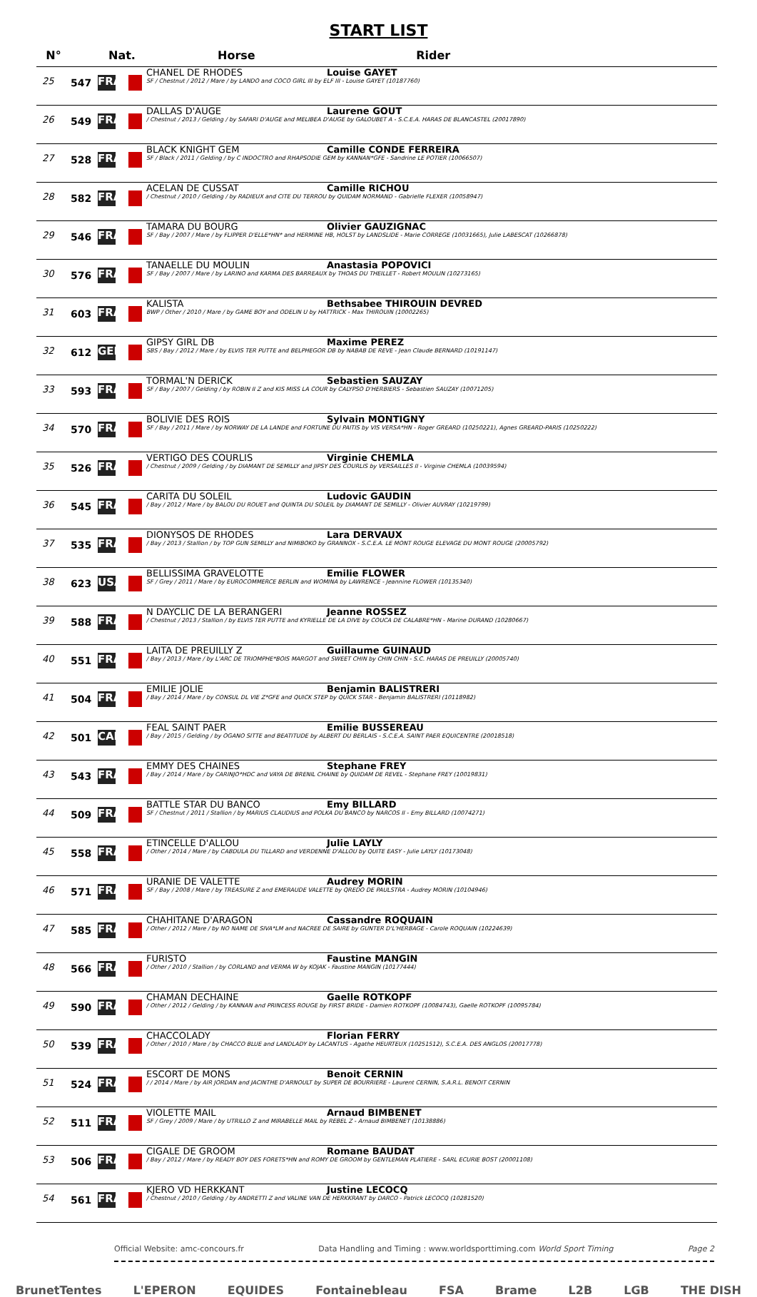START LIST
| N° | | Nat. | Horse Rider |
| --- | --- | --- | --- |
| 25 | 547 | FRA | CHANEL DE RHODES Louise GAYET SF / Chestnut / 2012 / Mare / by LANDO and COCO GIRL III by ELF III - Louise GAYET (10187760) |
| 26 | 549 | FRA | DALLAS D'AUGE Laurene GOUT / Chestnut / 2013 / Gelding / by SAFARI D'AUGE and MELIBEA D'AUGE by GALOUBET A - S.C.E.A. HARAS DE BLANCASTEL (20017890) |
| 27 | 528 | FRA | BLACK KNIGHT GEM Camille CONDE FERREIRA SF / Black / 2011 / Gelding / by C INDOCTRO and RHAPSODIE GEM by KANNAN*GFE - Sandrine LE POTIER (10066507) |
| 28 | 582 | FRA | ACELAN DE CUSSAT Camille RICHOU / Chestnut / 2010 / Gelding / by RADIEUX and CITE DU TERROU by QUIDAM NORMAND - Gabrielle FLEXER (10058947) |
| 29 | 546 | FRA | TAMARA DU BOURG Olivier GAUZIGNAC SF / Bay / 2007 / Mare / by FLIPPER D'ELLE*HN* and HERMINE HB, HOLST by LANDSLIDE - Marie CORREGE (10031665), Julie LABESCAT (10266878) |
| 30 | 576 | FRA | TANAELLE DU MOULIN Anastasia POPOVICI SF / Bay / 2007 / Mare / by LARINO and KARMA DES BARREAUX by THOAS DU THEILLET - Robert MOULIN (10273165) |
| 31 | 603 | FRA | KALISTA Bethsabee THIROUIN DEVRED BWP / Other / 2010 / Mare / by GAME BOY and ODELIN U by HATTRICK - Max THIROUIN (10002265) |
| 32 | 612 | GER | GIPSY GIRL DB Maxime PEREZ SBS / Bay / 2012 / Mare / by ELVIS TER PUTTE and BELPHEGOR DB by NABAB DE REVE - Jean Claude BERNARD (10191147) |
| 33 | 593 | FRA | TORMAL'N DERICK Sebastien SAUZAY SF / Bay / 2007 / Gelding / by ROBIN II Z and KIS MISS LA COUR by CALYPSO D'HERBIERS - Sebastien SAUZAY (10071205) |
| 34 | 570 | FRA | BOLIVIE DES ROIS Sylvain MONTIGNY SF / Bay / 2011 / Mare / by NORWAY DE LA LANDE and FORTUNE DU PAITIS by VIS VERSA*HN - Roger GREARD (10250221), Agnes GREARD-PARIS (10250222) |
| 35 | 526 | FRA | VERTIGO DES COURLIS Virginie CHEMLA / Chestnut / 2009 / Gelding / by DIAMANT DE SEMILLY and JIPSY DES COURLIS by VERSAILLES II - Virginie CHEMLA (10039594) |
| 36 | 545 | FRA | CARITA DU SOLEIL Ludovic GAUDIN / Bay / 2012 / Mare / by BALOU DU ROUET and QUINTA DU SOLEIL by DIAMANT DE SEMILLY - Olivier AUVRAY (10219799) |
| 37 | 535 | FRA | DIONYSOS DE RHODES Lara DERVAUX / Bay / 2013 / Stallion / by TOP GUN SEMILLY and NIMIBOKO by GRANNOX - S.C.E.A. LE MONT ROUGE ELEVAGE DU MONT ROUGE (20005792) |
| 38 | 623 | USA | BELLISSIMA GRAVELOTTE Emilie FLOWER SF / Grey / 2011 / Mare / by EUROCOMMERCE BERLIN and WOMINA by LAWRENCE - Jeannine FLOWER (10135340) |
| 39 | 588 | FRA | N DAYCLIC DE LA BERANGERI Jeanne ROSSEZ / Chestnut / 2013 / Stallion / by ELVIS TER PUTTE and KYRIELLE DE LA DIVE by COUCA DE CALABRE*HN - Marine DURAND (10280667) |
| 40 | 551 | FRA | LAITA DE PREUILLY Z Guillaume GUINAUD / Bay / 2013 / Mare / by L'ARC DE TRIOMPHE*BOIS MARGOT and SWEET CHIN by CHIN CHIN - S.C. HARAS DE PREUILLY (20005740) |
| 41 | 504 | FRA | EMILIE JOLIE Benjamin BALISTRERI / Bay / 2014 / Mare / by CONSUL DL VIE Z*GFE and QUICK STEP by QUICK STAR - Benjamin BALISTRERI (10118982) |
| 42 | 501 | CAN | FEAL SAINT PAER Emilie BUSSEREAU / Bay / 2015 / Gelding / by OGANO SITTE and BEATITUDE by ALBERT DU BERLAIS - S.C.E.A. SAINT PAER EQUICENTRE (20018518) |
| 43 | 543 | FRA | EMMY DES CHAINES Stephane FREY / Bay / 2014 / Mare / by CARINJO*HDC and VAYA DE BRENIL CHAINE by QUIDAM DE REVEL - Stephane FREY (10019831) |
| 44 | 509 | FRA | BATTLE STAR DU BANCO Emy BILLARD SF / Chestnut / 2011 / Stallion / by MARIUS CLAUDIUS and POLKA DU BANCO by NARCOS II - Emy BILLARD (10074271) |
| 45 | 558 | FRA | ETINCELLE D'ALLOU Julie LAYLY / Other / 2014 / Mare / by CABDULA DU TILLARD and VERDENNE D'ALLOU by QUITE EASY - Julie LAYLY (10173048) |
| 46 | 571 | FRA | URANIE DE VALETTE Audrey MORIN SF / Bay / 2008 / Mare / by TREASURE Z and EMERAUDE VALETTE by QREDO DE PAULSTRA - Audrey MORIN (10104946) |
| 47 | 585 | FRA | CHAHITANE D'ARAGON Cassandre ROQUAIN / Other / 2012 / Mare / by NO NAME DE SIVA*LM and NACREE DE SAIRE by GUNTER D'L'HERBAGE - Carole ROQUAIN (10224639) |
| 48 | 566 | FRA | FURISTO Faustine MANGIN / Other / 2010 / Stallion / by CORLAND and VERMA W by KOJAK - Faustine MANGIN (10177444) |
| 49 | 590 | FRA | CHAMAN DECHAINE Gaelle ROTKOPF / Other / 2012 / Gelding / by KANNAN and PRINCESS ROUGE by FIRST BRIDE - Damien ROTKOPF (10084743), Gaelle ROTKOPF (10095784) |
| 50 | 539 | FRA | CHACCOLADY Florian FERRY / Other / 2010 / Mare / by CHACCO BLUE and LANDLADY by LACANTUS - Agathe HEURTEUX (10251512), S.C.E.A. DES ANGLOS (20017778) |
| 51 | 524 | FRA | ESCORT DE MONS Benoit CERNIN / / 2014 / Mare / by AIR JORDAN and JACINTHE D'ARNOULT by SUPER DE BOURRIERE - Laurent CERNIN, S.A.R.L. BENOIT CERNIN |
| 52 | 511 | FRA | VIOLETTE MAIL Arnaud BIMBENET SF / Grey / 2009 / Mare / by UTRILLO Z and MIRABELLE MAIL by REBEL Z - Arnaud BIMBENET (10138886) |
| 53 | 506 | FRA | CIGALE DE GROOM Romane BAUDAT / Bay / 2012 / Mare / by READY BOY DES FORETS*HN and ROMY DE GROOM by GENTLEMAN PLATIERE - SARL ECURIE BOST (20001108) |
| 54 | 561 | FRA | KJERO VD HERKKANT Justine LECOCQ / Chestnut / 2010 / Gelding / by ANDRETTI Z and VALINE VAN DE HERKKRANT by DARCO - Patrick LECOCQ (10281520) |
Official Website: amc-concours.fr Data Handling and Timing : www.worldsporttiming.com World Sport Timing Page 2
BrunetTentes L'EPERON EQUIDES Fontainebleau FSA Brame L2B LGB THE DISH